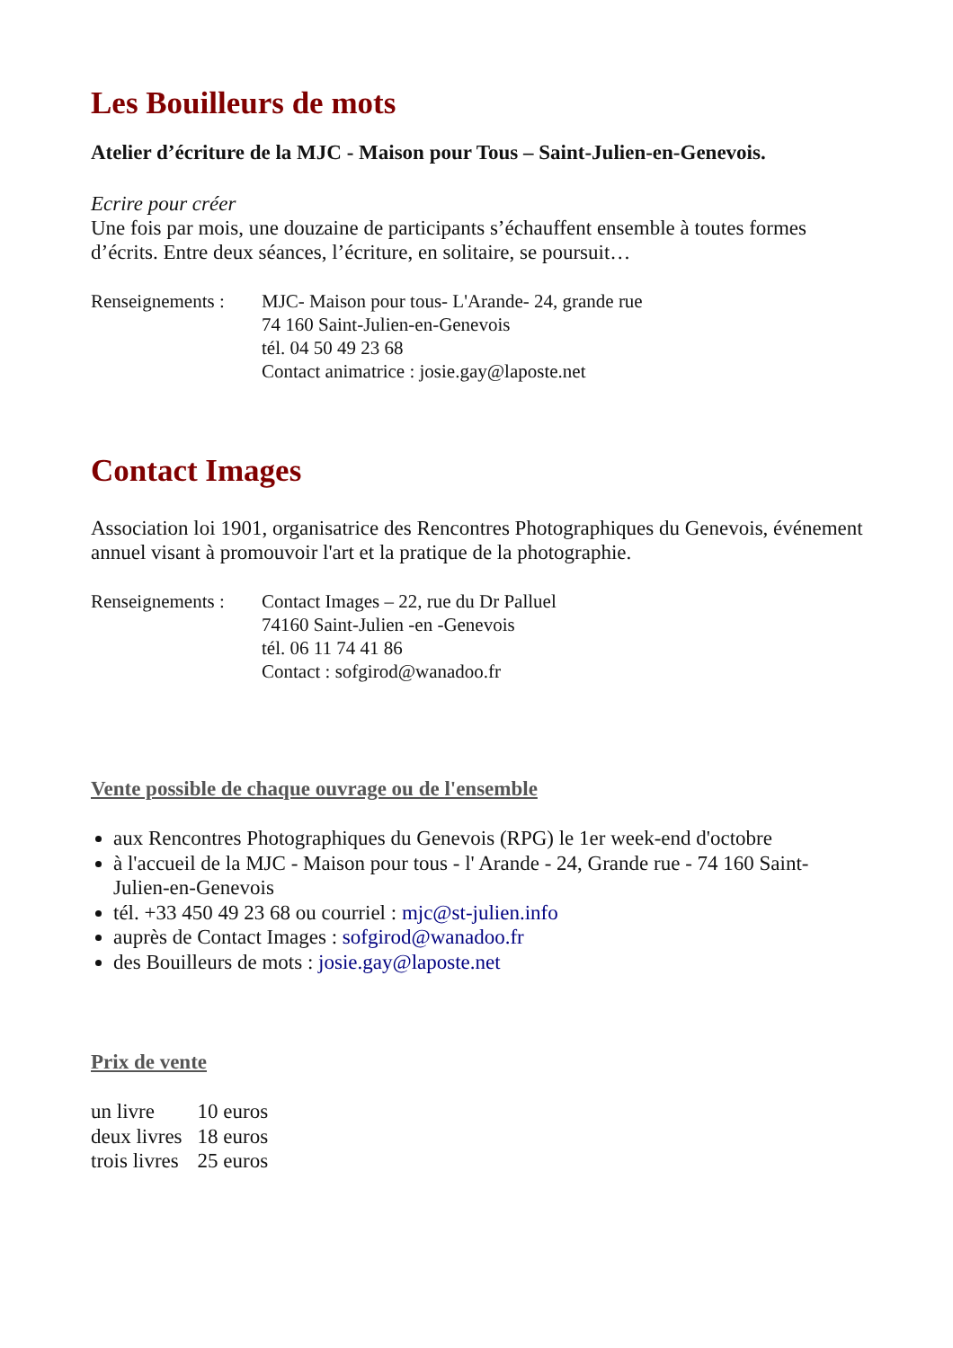Les Bouilleurs de mots
Atelier d’écriture de la MJC - Maison pour Tous – Saint-Julien-en-Genevois.
Ecrire pour créer
Une fois par mois, une douzaine de participants s’échauffent ensemble à toutes formes d’écrits. Entre deux séances, l’écriture, en solitaire, se poursuit…
| Renseignements : | MJC- Maison pour tous- L'Arande- 24, grande rue 74 160 Saint-Julien-en-Genevois tél. 04 50 49 23 68 Contact animatrice : josie.gay@laposte.net |
Contact Images
Association loi 1901, organisatrice des Rencontres Photographiques du Genevois, événement annuel visant à promouvoir l'art et la pratique de la photographie.
| Renseignements : | Contact Images – 22, rue du Dr Palluel 74160 Saint-Julien -en -Genevois tél. 06 11 74 41 86 Contact : sofgirod@wanadoo.fr |
Vente possible de chaque ouvrage ou de l'ensemble
aux Rencontres Photographiques du Genevois (RPG) le 1er week-end d'octobre
à l'accueil de la MJC - Maison pour tous - l' Arande - 24, Grande rue - 74 160 Saint-Julien-en-Genevois
tél. +33 450 49 23 68 ou courriel : mjc@st-julien.info
auprès de Contact Images : sofgirod@wanadoo.fr
des Bouilleurs de mots : josie.gay@laposte.net
Prix de vente
| un livre | 10 euros |
| deux livres | 18 euros |
| trois livres | 25 euros |